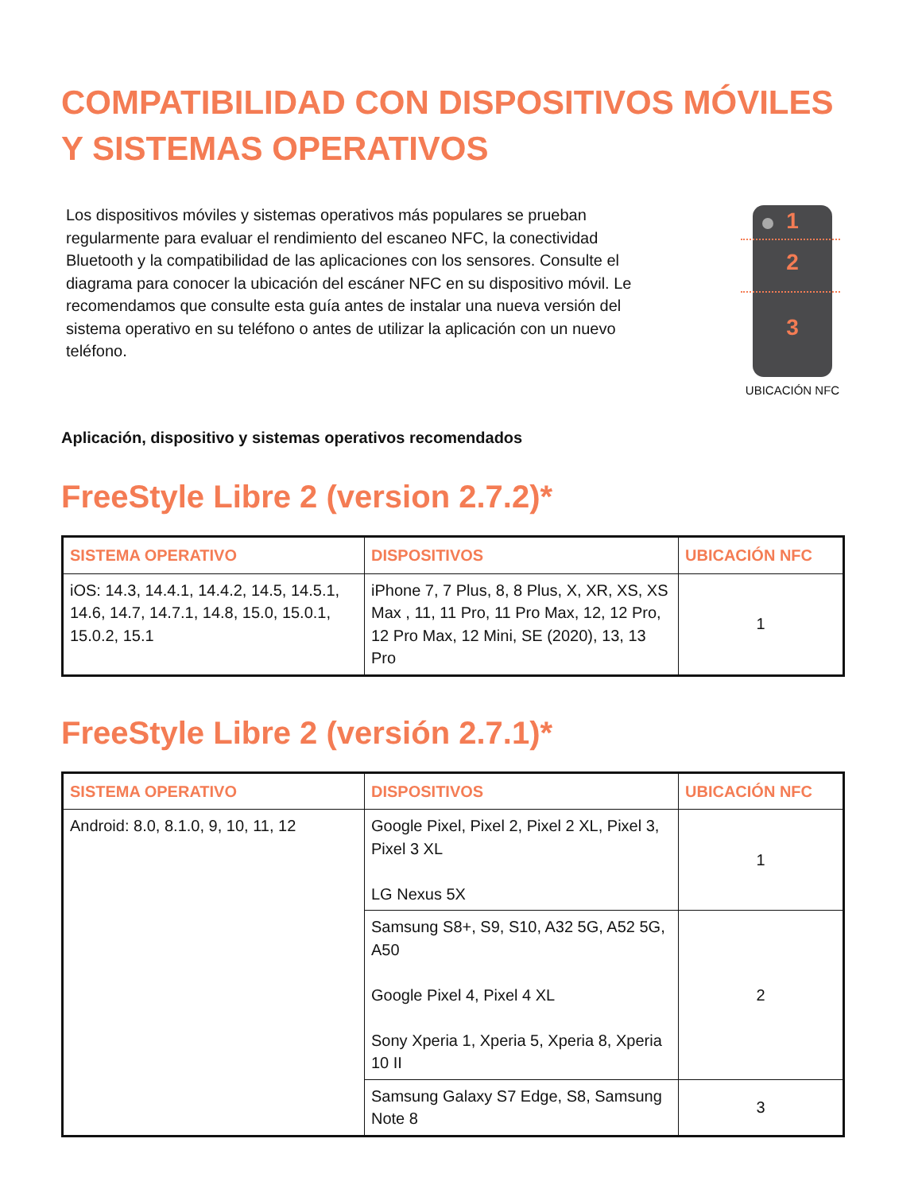COMPATIBILIDAD CON DISPOSITIVOS MÓVILES Y SISTEMAS OPERATIVOS
Los dispositivos móviles y sistemas operativos más populares se prueban regularmente para evaluar el rendimiento del escaneo NFC, la conectividad Bluetooth y la compatibilidad de las aplicaciones con los sensores. Consulte el diagrama para conocer la ubicación del escáner NFC en su dispositivo móvil. Le recomendamos que consulte esta guía antes de instalar una nueva versión del sistema operativo en su teléfono o antes de utilizar la aplicación con un nuevo teléfono.
1
2
3
UBICACIÓN NFC
Aplicación, dispositivo y sistemas operativos recomendados
FreeStyle Libre 2 (version 2.7.2)*
| SISTEMA OPERATIVO | DISPOSITIVOS | UBICACIÓN NFC |
| --- | --- | --- |
| iOS: 14.3, 14.4.1, 14.4.2, 14.5, 14.5.1, 14.6, 14.7, 14.7.1, 14.8, 15.0, 15.0.1, 15.0.2, 15.1 | iPhone 7, 7 Plus, 8, 8 Plus, X, XR, XS, XS Max , 11, 11 Pro, 11 Pro Max, 12, 12 Pro, 12 Pro Max, 12 Mini, SE (2020), 13, 13 Pro | 1 |
FreeStyle Libre 2 (versión 2.7.1)*
| SISTEMA OPERATIVO | DISPOSITIVOS | UBICACIÓN NFC |
| --- | --- | --- |
| Android: 8.0, 8.1.0, 9, 10, 11, 12 | Google Pixel, Pixel 2, Pixel 2 XL, Pixel 3, Pixel 3 XL LG Nexus 5X | 1 |
| | Samsung S8+, S9, S10, A32 5G, A52 5G, A50 Google Pixel 4, Pixel 4 XL Sony Xperia 1, Xperia 5, Xperia 8, Xperia 10 II | 2 |
| | Samsung Galaxy S7 Edge, S8, Samsung Note 8 | 3 |